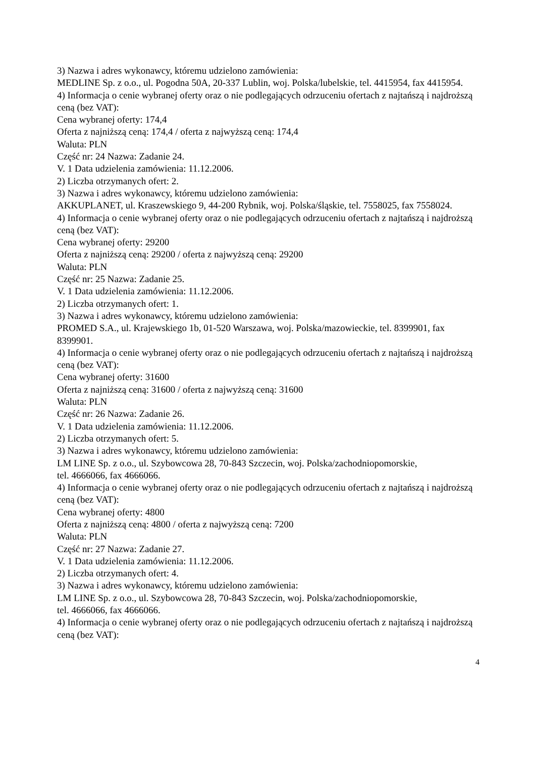3) Nazwa i adres wykonawcy, któremu udzielono zamówienia:
MEDLINE Sp. z o.o., ul. Pogodna 50A, 20-337 Lublin, woj. Polska/lubelskie, tel. 4415954, fax 4415954.
4) Informacja o cenie wybranej oferty oraz o nie podlegających odrzuceniu ofertach z najtańszą i najdroższą ceną (bez VAT):
Cena wybranej oferty: 174,4
Oferta z najniższą ceną: 174,4 / oferta z najwyższą ceną: 174,4
Waluta: PLN
Część nr: 24 Nazwa: Zadanie 24.
V. 1 Data udzielenia zamówienia: 11.12.2006.
2) Liczba otrzymanych ofert: 2.
3) Nazwa i adres wykonawcy, któremu udzielono zamówienia:
AKKUPLANET, ul. Kraszewskiego 9, 44-200 Rybnik, woj. Polska/śląskie, tel. 7558025, fax 7558024.
4) Informacja o cenie wybranej oferty oraz o nie podlegających odrzuceniu ofertach z najtańszą i najdroższą ceną (bez VAT):
Cena wybranej oferty: 29200
Oferta z najniższą ceną: 29200 / oferta z najwyższą ceną: 29200
Waluta: PLN
Część nr: 25 Nazwa: Zadanie 25.
V. 1 Data udzielenia zamówienia: 11.12.2006.
2) Liczba otrzymanych ofert: 1.
3) Nazwa i adres wykonawcy, któremu udzielono zamówienia:
PROMED S.A., ul. Krajewskiego 1b, 01-520 Warszawa, woj. Polska/mazowieckie, tel. 8399901, fax 8399901.
4) Informacja o cenie wybranej oferty oraz o nie podlegających odrzuceniu ofertach z najtańszą i najdroższą ceną (bez VAT):
Cena wybranej oferty: 31600
Oferta z najniższą ceną: 31600 / oferta z najwyższą ceną: 31600
Waluta: PLN
Część nr: 26 Nazwa: Zadanie 26.
V. 1 Data udzielenia zamówienia: 11.12.2006.
2) Liczba otrzymanych ofert: 5.
3) Nazwa i adres wykonawcy, któremu udzielono zamówienia:
LM LINE Sp. z o.o., ul. Szybowcowa 28, 70-843 Szczecin, woj. Polska/zachodniopomorskie,
tel. 4666066, fax 4666066.
4) Informacja o cenie wybranej oferty oraz o nie podlegających odrzuceniu ofertach z najtańszą i najdroższą ceną (bez VAT):
Cena wybranej oferty: 4800
Oferta z najniższą ceną: 4800 / oferta z najwyższą ceną: 7200
Waluta: PLN
Część nr: 27 Nazwa: Zadanie 27.
V. 1 Data udzielenia zamówienia: 11.12.2006.
2) Liczba otrzymanych ofert: 4.
3) Nazwa i adres wykonawcy, któremu udzielono zamówienia:
LM LINE Sp. z o.o., ul. Szybowcowa 28, 70-843 Szczecin, woj. Polska/zachodniopomorskie,
tel. 4666066, fax 4666066.
4) Informacja o cenie wybranej oferty oraz o nie podlegających odrzuceniu ofertach z najtańszą i najdroższą ceną (bez VAT):
4